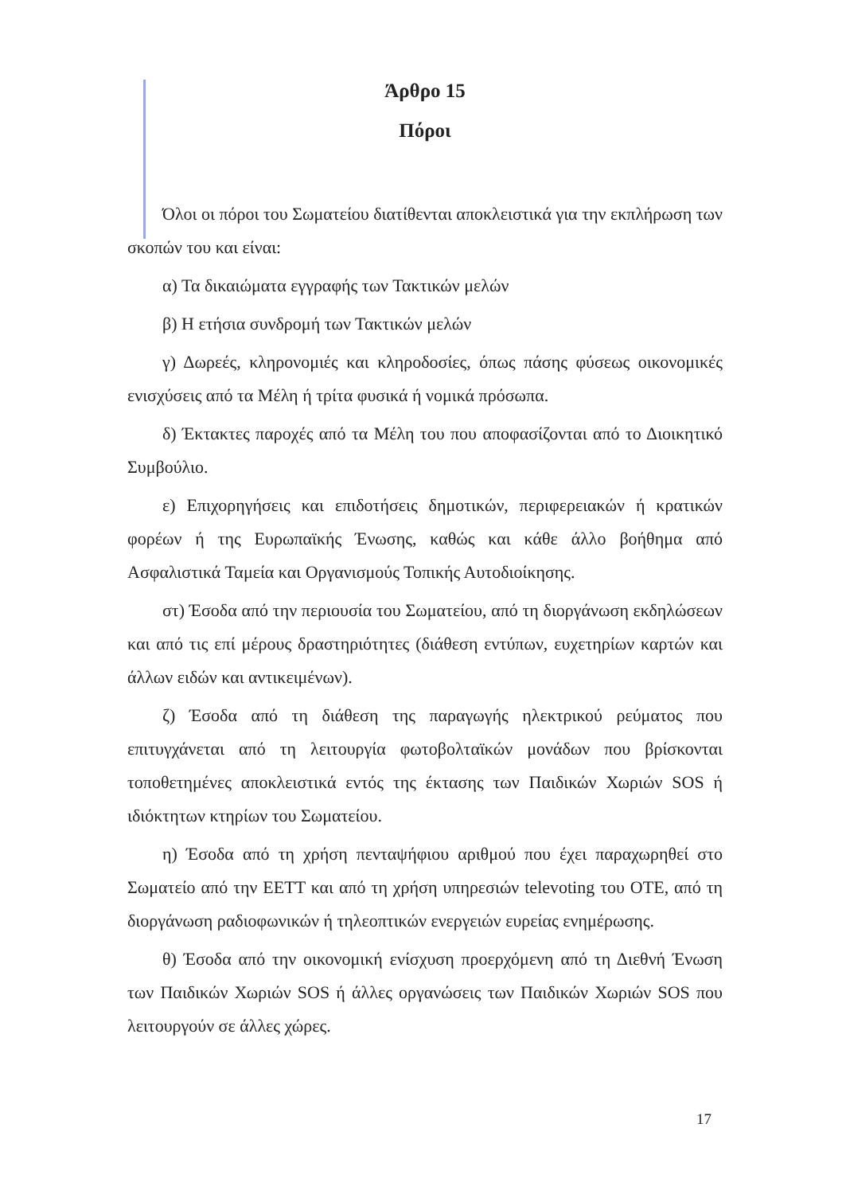Άρθρο 15
Πόροι
Όλοι οι πόροι του Σωματείου διατίθενται αποκλειστικά για την εκπλήρωση των σκοπών του και είναι:
α) Τα δικαιώματα εγγραφής των Τακτικών μελών
β) Η ετήσια συνδρομή των Τακτικών μελών
γ) Δωρεές, κληρονομιές και κληροδοσίες, όπως πάσης φύσεως οικονομικές ενισχύσεις από τα Μέλη ή τρίτα φυσικά ή νομικά πρόσωπα.
δ) Έκτακτες παροχές από τα Μέλη του που αποφασίζονται από το Διοικητικό Συμβούλιο.
ε) Επιχορηγήσεις και επιδοτήσεις δημοτικών, περιφερειακών ή κρατικών φορέων ή της Ευρωπαϊκής Ένωσης, καθώς και κάθε άλλο βοήθημα από Ασφαλιστικά Ταμεία και Οργανισμούς Τοπικής Αυτοδιοίκησης.
στ) Έσοδα από την περιουσία του Σωματείου, από τη διοργάνωση εκδηλώσεων και από τις επί μέρους δραστηριότητες (διάθεση εντύπων, ευχετηρίων καρτών και άλλων ειδών και αντικειμένων).
ζ) Έσοδα από τη διάθεση της παραγωγής ηλεκτρικού ρεύματος που επιτυγχάνεται από τη λειτουργία φωτοβολταϊκών μονάδων που βρίσκονται τοποθετημένες αποκλειστικά εντός της έκτασης των Παιδικών Χωριών SOS ή ιδιόκτητων κτηρίων του Σωματείου.
η) Έσοδα από τη χρήση πενταψήφιου αριθμού που έχει παραχωρηθεί στο Σωματείο από την ΕΕΤΤ και από τη χρήση υπηρεσιών televoting του ΟΤΕ, από τη διοργάνωση ραδιοφωνικών ή τηλεοπτικών ενεργειών ευρείας ενημέρωσης.
θ) Έσοδα από την οικονομική ενίσχυση προερχόμενη από τη Διεθνή Ένωση των Παιδικών Χωριών SOS ή άλλες οργανώσεις των Παιδικών Χωριών SOS που λειτουργούν σε άλλες χώρες.
17